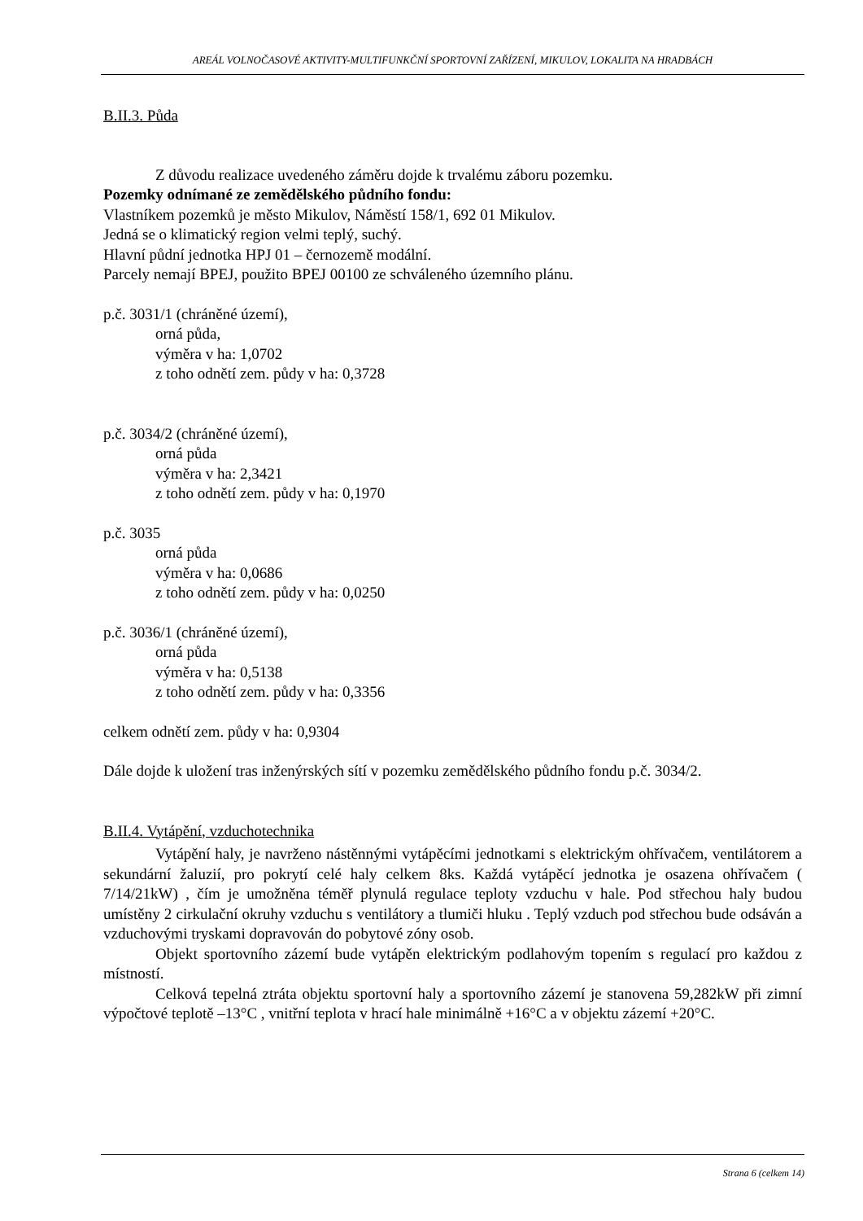AREÁL VOLNOČASOVÉ AKTIVITY-MULTIFUNKČNÍ SPORTOVNÍ ZAŘÍZENÍ, MIKULOV, LOKALITA NA HRADBÁCH
B.II.3. Půda
Z důvodu realizace uvedeného záměru dojde k trvalému záboru pozemku.
Pozemky odnímané ze zemědělského půdního fondu:
Vlastníkem pozemků je město Mikulov, Náměstí 158/1, 692 01 Mikulov.
Jedná se o klimatický region velmi teplý, suchý.
Hlavní půdní jednotka HPJ 01 – černozemě modální.
Parcely nemají BPEJ, použito BPEJ 00100 ze schváleného územního plánu.
p.č. 3031/1 (chráněné území),
orná půda,
výměra v ha: 1,0702
z toho odnětí zem. půdy v ha: 0,3728
p.č. 3034/2 (chráněné území),
orná půda
výměra v ha: 2,3421
z toho odnětí zem. půdy v ha: 0,1970
p.č. 3035
orná půda
výměra v ha: 0,0686
z toho odnětí zem. půdy v ha: 0,0250
p.č. 3036/1 (chráněné území),
orná půda
výměra v ha: 0,5138
z toho odnětí zem. půdy v ha: 0,3356
celkem odnětí zem. půdy v ha: 0,9304
Dále dojde k uložení tras inženýrských sítí v pozemku zemědělského půdního fondu p.č. 3034/2.
B.II.4. Vytápění, vzduchotechnika
Vytápění haly, je navrženo nástěnnými vytápěcími jednotkami s elektrickým ohřívačem, ventilátorem a sekundární žaluzií, pro pokrytí celé haly celkem 8ks. Každá vytápěcí jednotka je osazena ohřívačem ( 7/14/21kW) , čím je umožněna téměř plynulá regulace teploty vzduchu v hale. Pod střechou haly budou umístěny 2 cirkulační okruhy vzduchu s ventilátory a tlumiči hluku . Teplý vzduch pod střechou bude odsáván a vzduchovými tryskami dopravován do pobytové zóny osob.
Objekt sportovního zázemí bude vytápěn elektrickým podlahovým topením s regulací pro každou z místností.
Celková tepelná ztráta objektu sportovní haly a sportovního zázemí je stanovena 59,282kW při zimní výpočtové teplotě –13°C , vnitřní teplota v hrací hale minimálně +16°C a v objektu zázemí +20°C.
Strana 6 (celkem 14)